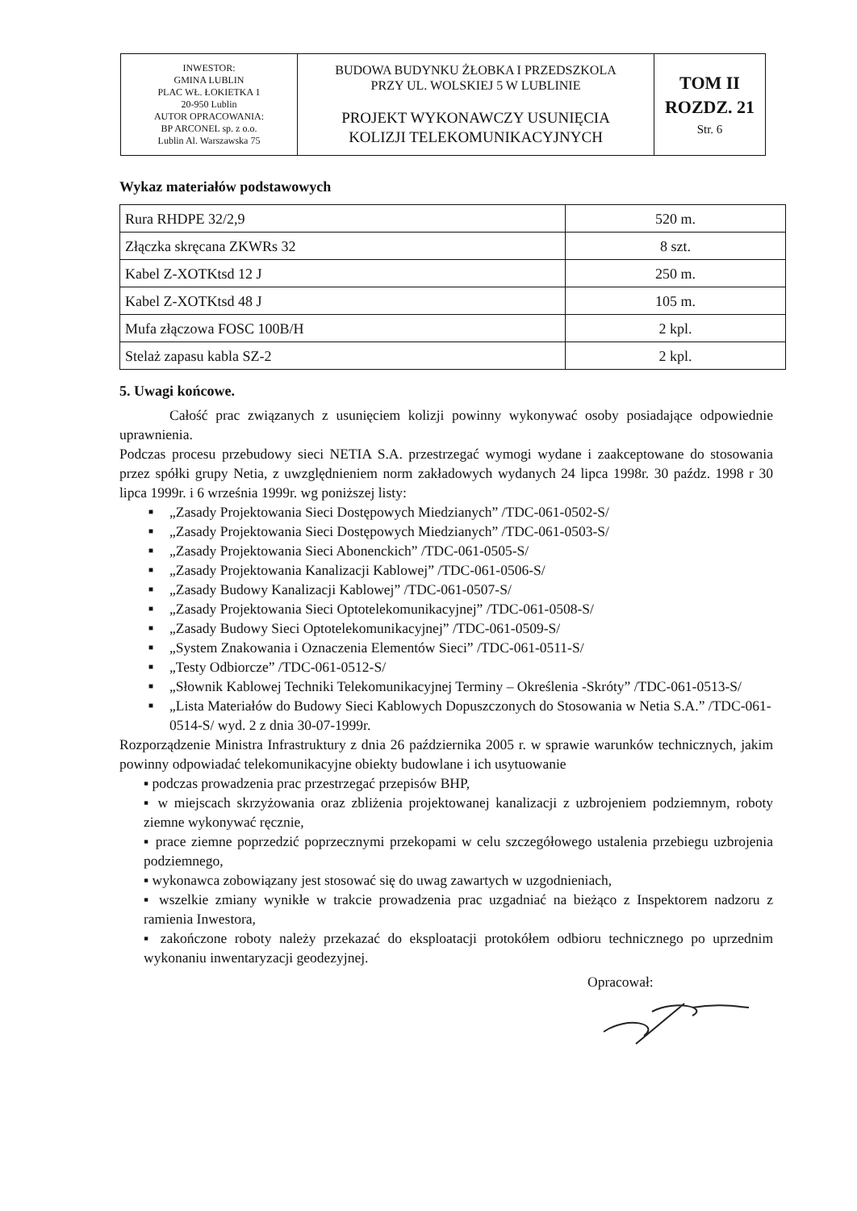| INWESTOR: GMINA LUBLIN PLAC WŁ. ŁOKIETKA 1 20-950 Lublin AUTOR OPRACOWANIA: BP ARCONEL sp. z o.o. Lublin Al. Warszawska 75 | BUDOWA BUDYNKU ŻŁOBKA I PRZEDSZKOLA PRZY UL. WOLSKIEJ 5 W LUBLINIE PROJEKT WYKONAWCZY USUNIĘCIA KOLIZJI TELEKOMUNIKACYJNYCH | TOM II ROZDZ. 21 Str. 6 |
Wykaz materiałów podstawowych
| Rura RHDPE 32/2,9 | 520 m. |
| Złączka skręcana ZKWRs 32 | 8 szt. |
| Kabel Z-XOTKtsd 12 J | 250 m. |
| Kabel Z-XOTKtsd 48 J | 105 m. |
| Mufa złączowa FOSC 100B/H | 2 kpl. |
| Stelaż zapasu kabla SZ-2 | 2 kpl. |
5. Uwagi końcowe.
Całość prac związanych z usunięciem kolizji powinny wykonywać osoby posiadające odpowiednie uprawnienia.
Podczas procesu przebudowy sieci NETIA S.A. przestrzegać wymogi wydane i zaakceptowane do stosowania przez spółki grupy Netia, z uwzględnieniem norm zakładowych wydanych 24 lipca 1998r. 30 paźdz. 1998 r 30 lipca 1999r. i 6 września 1999r. wg poniższej listy:
■ „Zasady Projektowania Sieci Dostępowych Miedzianych” /TDC-061-0502-S/
■ „Zasady Projektowania Sieci Dostępowych Miedzianych” /TDC-061-0503-S/
■ „Zasady Projektowania Sieci Abonenckich” /TDC-061-0505-S/
■ „Zasady Projektowania Kanalizacji Kablowej” /TDC-061-0506-S/
■ „Zasady Budowy Kanalizacji Kablowej” /TDC-061-0507-S/
■ „Zasady Projektowania Sieci Optotelekomunikacyjnej” /TDC-061-0508-S/
■ „Zasady Budowy Sieci Optotelekomunikacyjnej” /TDC-061-0509-S/
■ „System Znakowania i Oznaczenia Elementów Sieci” /TDC-061-0511-S/
■ „Testy Odbiorcze” /TDC-061-0512-S/
■ „Słownik Kablowej Techniki Telekomunikacyjnej Terminy – Określenia -Skróty” /TDC-061-0513-S/
■ „Lista Materiałów do Budowy Sieci Kablowych Dopuszczonych do Stosowania w Netia S.A.” /TDC-061-0514-S/ wyd. 2 z dnia 30-07-1999r.
Rozporządzenie Ministra Infrastruktury z dnia 26 października 2005 r. w sprawie warunków technicznych, jakim powinny odpowiadać telekomunikacyjne obiekty budowlane i ich usytuowanie
▪ podczas prowadzenia prac przestrzegać przepisów BHP,
▪ w miejscach skrzyżowania oraz zbliżenia projektowanej kanalizacji z uzbrojeniem podziemnym, roboty ziemne wykonywać ręcznie,
▪ prace ziemne poprzedzić poprzecznymi przekopami w celu szczegółowego ustalenia przebiegu uzbrojenia podziemnego,
▪ wykonawca zobowiązany jest stosować się do uwag zawartych w uzgodnieniach,
▪ wszelkie zmiany wynikłe w trakcie prowadzenia prac uzgadniać na bieżąco z Inspektorem nadzoru z ramienia Inwestora,
▪ zakończone roboty należy przekazać do eksploatacji protokółem odbioru technicznego po uprzednim wykonaniu inwentaryzacji geodezyjnej.
Opracował: